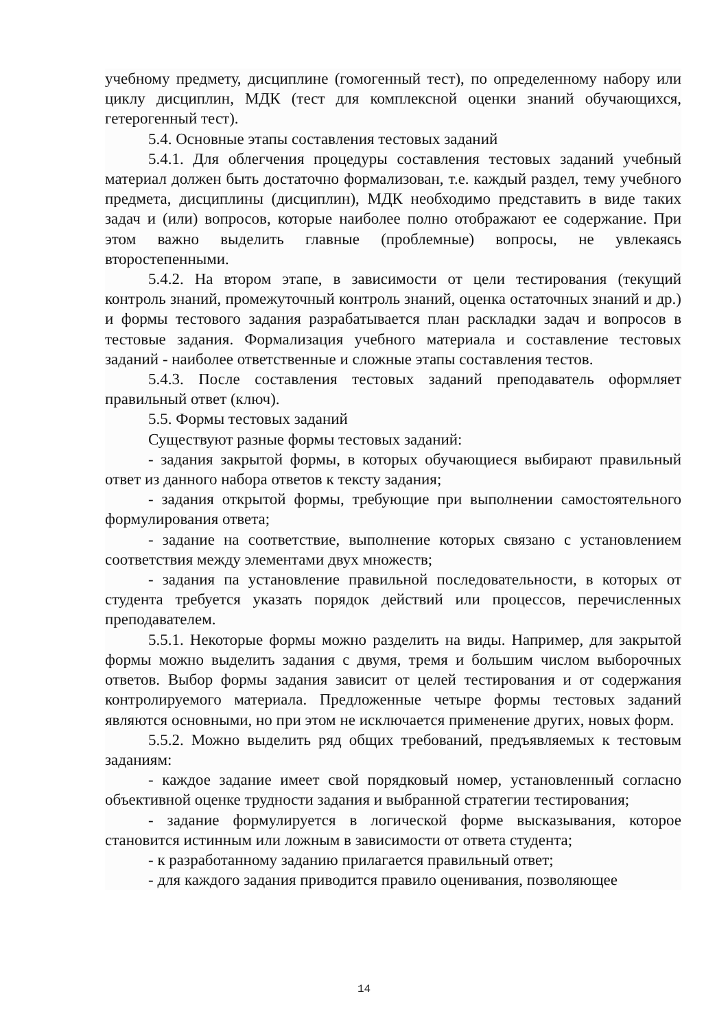учебному предмету, дисциплине (гомогенный тест), по определенному набору или циклу дисциплин, МДК (тест для комплексной оценки знаний обучающихся, гетерогенный тест).
5.4. Основные этапы составления тестовых заданий
5.4.1. Для облегчения процедуры составления тестовых заданий учебный материал должен быть достаточно формализован, т.е. каждый раздел, тему учебного предмета, дисциплины (дисциплин), МДК необходимо представить в виде таких задач и (или) вопросов, которые наиболее полно отображают ее содержание. При этом важно выделить главные (проблемные) вопросы, не увлекаясь второстепенными.
5.4.2. На втором этапе, в зависимости от цели тестирования (текущий контроль знаний, промежуточный контроль знаний, оценка остаточных знаний и др.) и формы тестового задания разрабатывается план раскладки задач и вопросов в тестовые задания. Формализация учебного материала и составление тестовых заданий - наиболее ответственные и сложные этапы составления тестов.
5.4.3. После составления тестовых заданий преподаватель оформляет правильный ответ (ключ).
5.5. Формы тестовых заданий
Существуют разные формы тестовых заданий:
- задания закрытой формы, в которых обучающиеся выбирают правильный ответ из данного набора ответов к тексту задания;
- задания открытой формы, требующие при выполнении самостоятельного формулирования ответа;
- задание на соответствие, выполнение которых связано с установлением соответствия между элементами двух множеств;
- задания па установление правильной последовательности, в которых от студента требуется указать порядок действий или процессов, перечисленных преподавателем.
5.5.1. Некоторые формы можно разделить на виды. Например, для закрытой формы можно выделить задания с двумя, тремя и большим числом выборочных ответов. Выбор формы задания зависит от целей тестирования и от содержания контролируемого материала. Предложенные четыре формы тестовых заданий являются основными, но при этом не исключается применение других, новых форм.
5.5.2. Можно выделить ряд общих требований, предъявляемых к тестовым заданиям:
- каждое задание имеет свой порядковый номер, установленный согласно объективной оценке трудности задания и выбранной стратегии тестирования;
- задание формулируется в логической форме высказывания, которое становится истинным или ложным в зависимости от ответа студента;
- к разработанному заданию прилагается правильный ответ;
- для каждого задания приводится правило оценивания, позволяющее
14